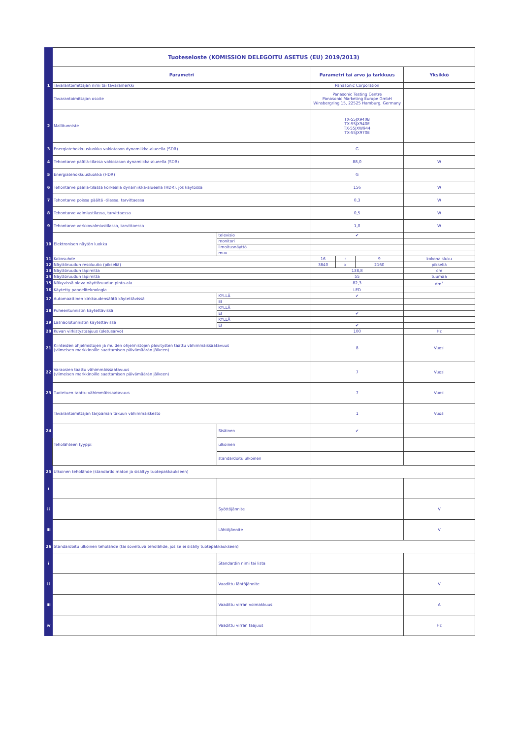| | Tuoteseloste (KOMISSION DELEGOITU ASETUS (EU) 2019/2013) | | | | | |
| | Parametri | | Parametri tai arvo ja tarkkuus | | | Yksikkö |
| 1 | Tavarantoimittajan nimi tai tavaramerkki | | Panasonic Corporation | | | |
| | Tavarantoimittajan osoite | | Panasonic Testing Centre Panasonic Marketing Europe GmbH Winsbergring 15, 22525 Hamburg, Germany | | | |
| 2 | Mallitunniste | | TX-55JX940B TX-55JX940E TX-55JXW944 TX-55JX970E | | | |
| 3 | Energiatehokkuusluokka vakiotason dynamiikka-alueella (SDR) | | G | | | |
| 4 | Tehontarve päällä-tilassa vakiotason dynamiikka-alueella (SDR) | | 88,0 | | | W |
| 5 | Energiatehokkuusluokka (HDR) | | G | | | |
| 6 | Tehontarve päällä-tilassa korkealla dynamiikka-alueella (HDR), jos käytössä | | 156 | | | W |
| 7 | Tehontarve poissa päältä -tilassa, tarvittaessa | | 0,3 | | | W |
| 8 | Tehontarve valmiustilassa, tarvittaessa | | 0,5 | | | W |
| 9 | Tehontarve verkkovalmiustilassa, tarvittaessa | | 1,0 | | | W |
| 10 | Elektronisen näytön luokka | televisio | ✔ | | | |
| | | monitori | | | | |
| | | ilmoitusnäyttö | | | | |
| | | muu | | | | |
| 11 | Kokosuhde | | 16 | : | 9 | kokonaisluku |
| 12 | Näyttöruudun resoluutio (pikseliä) | | 3840 | x | 2160 | pikseliä |
| 13 | Näyttöruudun läpimitta | | 138,8 | | | cm |
| 14 | Näyttöruudun läpimitta | | 55 | | | tuumaa |
| 15 | Näkyvissä oleva näyttöruudun pinta-ala | | 82,3 | | | dm<sup>2</sup> |
| 16 | Käytetty paneeliteknologia | | LED | | | |
| 17 | Automaattinen kirkkaudensäätö käytettävissä | KYLLÄ | ✔ | | | |
| | | EI | | | | |
| 18 | Puheentunnistin käytettävissä | KYLLÄ | | | | |
| | | EI | ✔ | | | |
| 19 | Läsnäolotunnistin käytettävissä | KYLLÄ | | | | |
| | | EI | ✔ | | | |
| 20 | Kuvan virkistystaajuus (oletusarvo) | | 100 | | | Hz |
| 21 | Kiinteiden ohjelmistojen ja muiden ohjelmistojen päivitysten taattu vähimmäissaatavuus (viimeisen markkinoille saattamisen päivämäärän jälkeen) | | 8 | | | Vuosi |
| 22 | Varaosien taattu vähimmäissaatavuus (viimeisen markkinoille saattamisen päivämäärän jälkeen) | | 7 | | | Vuosi |
| 23 | Tuotetuen taattu vähimmäissaatavuus | | 7 | | | Vuosi |
| | Tavarantoimittajan tarjoaman takuun vähimmäiskesto | | 1 | | | Vuosi |
| 24 | Teholähteen tyyppi: | Sisäinen | ✔ | | | |
| | | ulkoinen | | | | |
| | | standardoitu ulkoinen | | | | |
| 25 | Ulkoinen teholähde (standardoimaton ja sisältyy tuotepakkaukseen) | | | | | |
| i | | | | | | |
| ii | | Syöttöjännite | | | | V |
| iii | | Lähtöjännite | | | | V |
| 26 | Standardoitu ulkoinen teholähde (tai soveltuva teholähde, jos se ei sisälly tuotepakkaukseen) | | | | | |
| i | | Standardin nimi tai lista | | | | |
| ii | | Vaadittu lähtöjännite | | | | V |
| iii | | Vaadittu virran voimakkuus | | | | A |
| iv | | Vaadittu virran taajuus | | | | Hz |